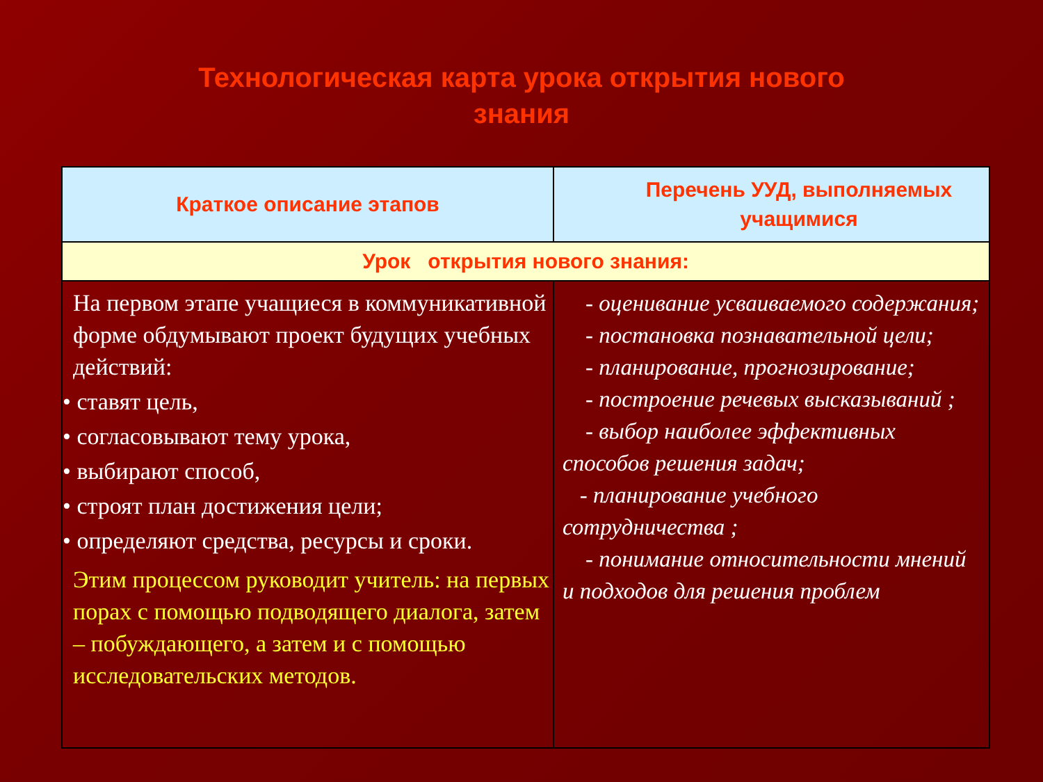Технологическая карта урока открытия нового
знания
| Краткое описание этапов | Перечень УУД, выполняемых учащимися |
| --- | --- |
| Урок открытия нового знания: | |
| На первом этапе учащиеся в коммуникативной форме обдумывают проект будущих учебных действий: • ставят цель, • согласовывают тему урока, • выбирают способ, • строят план достижения цели; • определяют средства, ресурсы и сроки. Этим процессом руководит учитель: на первых порах с помощью подводящего диалога, затем – побуждающего, а затем и с помощью исследовательских методов. | - оценивание усваиваемого содержания; - постановка познавательной цели; - планирование, прогнозирование; - построение речевых высказываний ; - выбор наиболее эффективных способов решения задач; - планирование учебного сотрудничества ; - понимание относительности мнений и подходов для решения проблем |